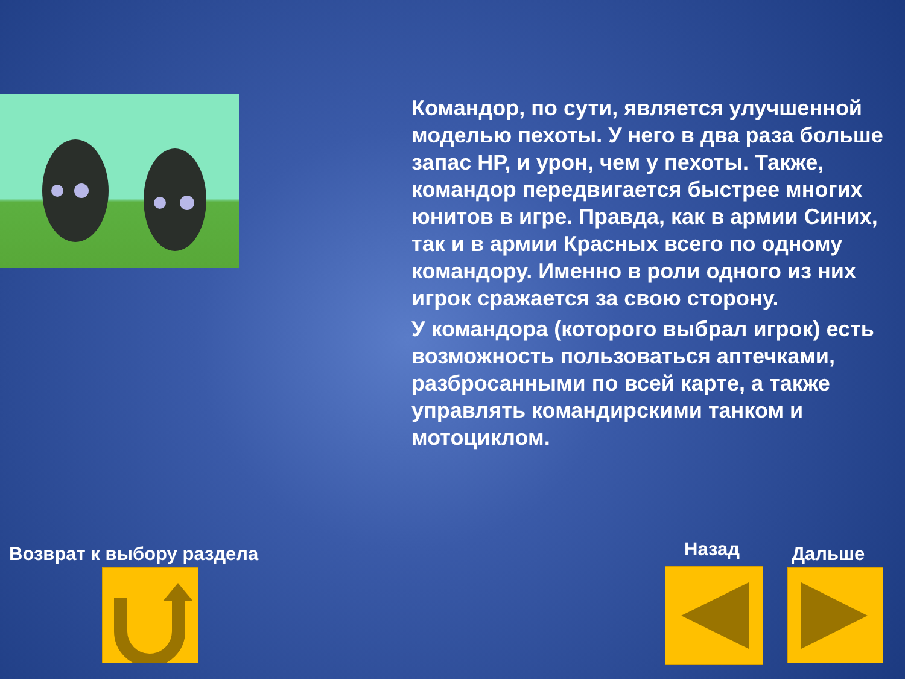Командор, по сути, является улучшенной моделью пехоты. У него в два раза больше запас HP, и урон, чем у пехоты. Также, командор передвигается быстрее многих юнитов в игре. Правда, как в армии Синих, так и в армии Красных всего по одному командору. Именно в роли одного из них игрок сражается за свою сторону.
У командора (которого выбрал игрок) есть возможность пользоваться аптечками, разбросанными по всей карте, а также управлять командирскими танком и мотоциклом.
Возврат к выбору раздела Назад Дальше